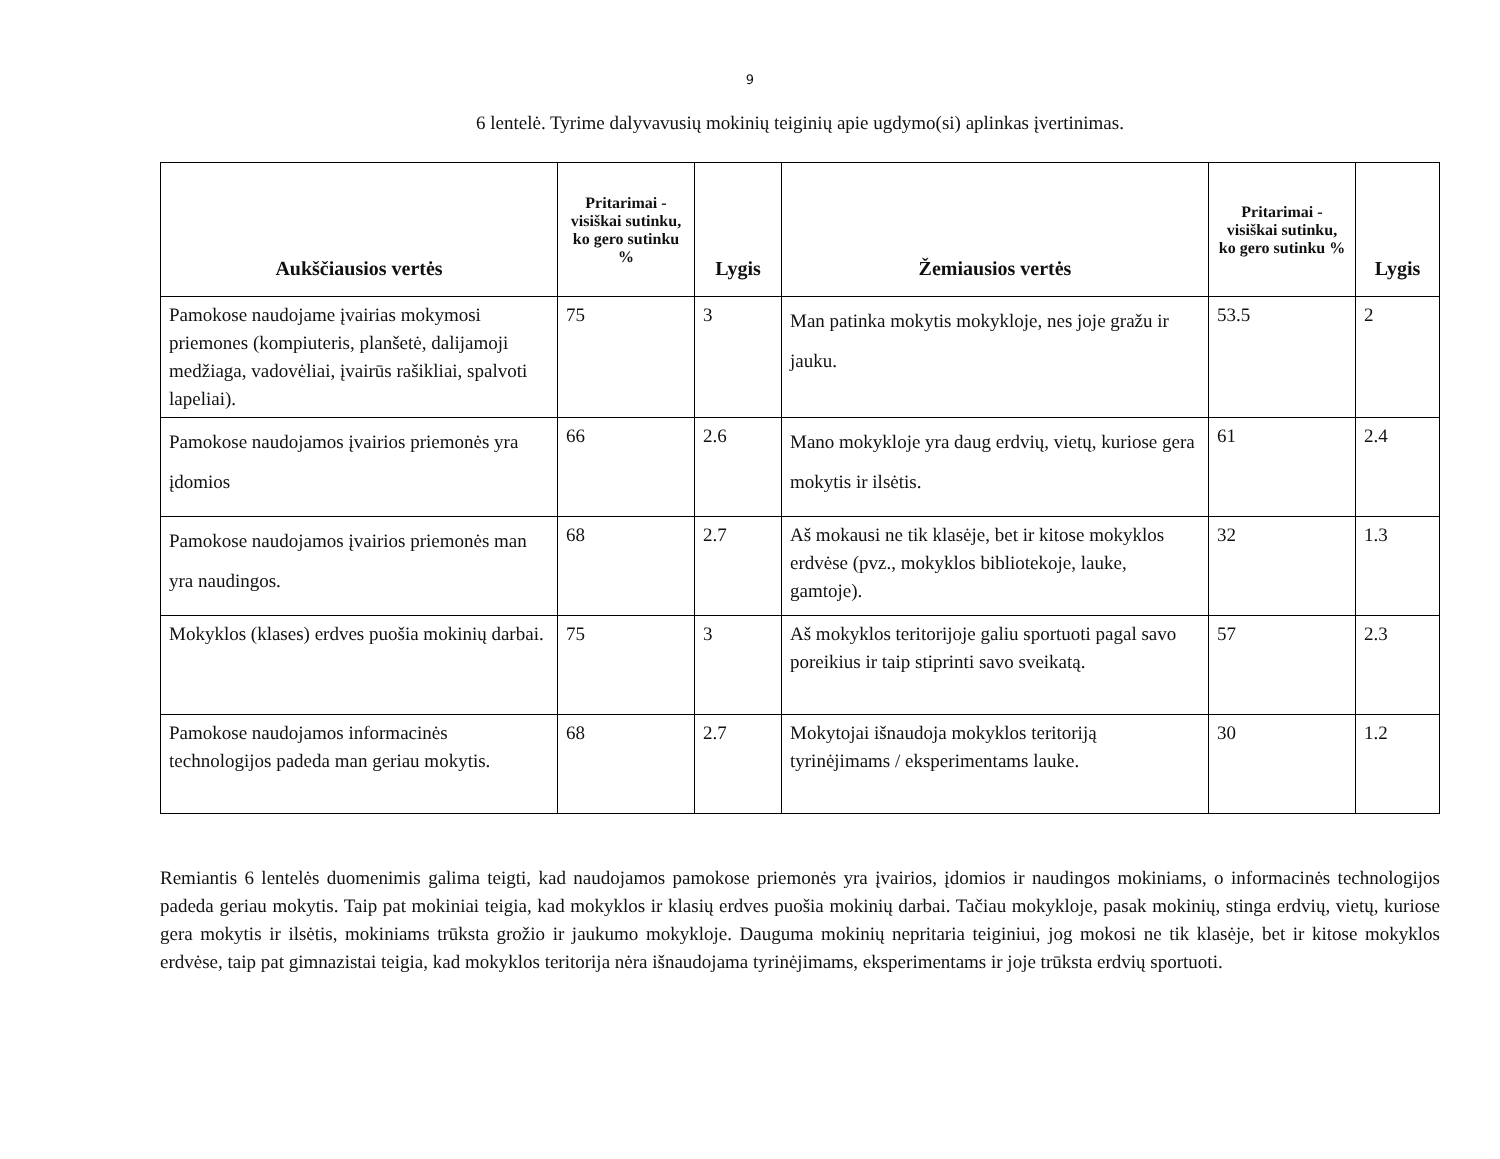9
6 lentelė. Tyrime dalyvavusių mokinių teiginių apie ugdymo(si) aplinkas įvertinimas.
| Aukščiausios vertės | Pritarimai - visiškai sutinku, ko gero sutinku % | Lygis | Žemiausios vertės | Pritarimai - visiškai sutinku, ko gero sutinku % | Lygis |
| --- | --- | --- | --- | --- | --- |
| Pamokose naudojame įvairias mokymosi priemones (kompiuteris, planšetė, dalijamoji medžiaga, vadovėliai, įvairūs rašikliai, spalvoti lapeliai). | 75 | 3 | Man patinka mokytis mokykloje, nes joje gražu ir jauku. | 53.5 | 2 |
| Pamokose naudojamos įvairios priemonės yra įdomios | 66 | 2.6 | Mano mokykloje yra daug erdvių, vietų, kuriose gera mokytis ir ilsėtis. | 61 | 2.4 |
| Pamokose naudojamos įvairios priemonės man yra naudingos. | 68 | 2.7 | Aš mokausi ne tik klasėje, bet ir kitose mokyklos erdvėse (pvz., mokyklos bibliotekoje, lauke, gamtoje). | 32 | 1.3 |
| Mokyklos (klases) erdves puošia mokinių darbai. | 75 | 3 | Aš mokyklos teritorijoje galiu sportuoti pagal savo poreikius ir taip stiprinti savo sveikatą. | 57 | 2.3 |
| Pamokose naudojamos informacinės technologijos padeda man geriau mokytis. | 68 | 2.7 | Mokytojai išnaudoja mokyklos teritoriją tyrinėjimams / eksperimentams lauke. | 30 | 1.2 |
Remiantis 6 lentelės duomenimis galima teigti, kad naudojamos pamokose priemonės yra įvairios, įdomios ir naudingos mokiniams, o informacinės technologijos padeda geriau mokytis. Taip pat mokiniai teigia, kad mokyklos ir klasių erdves puošia mokinių darbai. Tačiau mokykloje, pasak mokinių, stinga erdvių, vietų, kuriose gera mokytis ir ilsėtis, mokiniams trūksta grožio ir jaukumo mokykloje. Dauguma mokinių nepritaria teiginiui, jog mokosi ne tik klasėje, bet ir kitose mokyklos erdvėse, taip pat gimnazistai teigia, kad mokyklos teritorija nėra išnaudojama tyrinėjimams, eksperimentams ir joje trūksta erdvių sportuoti.